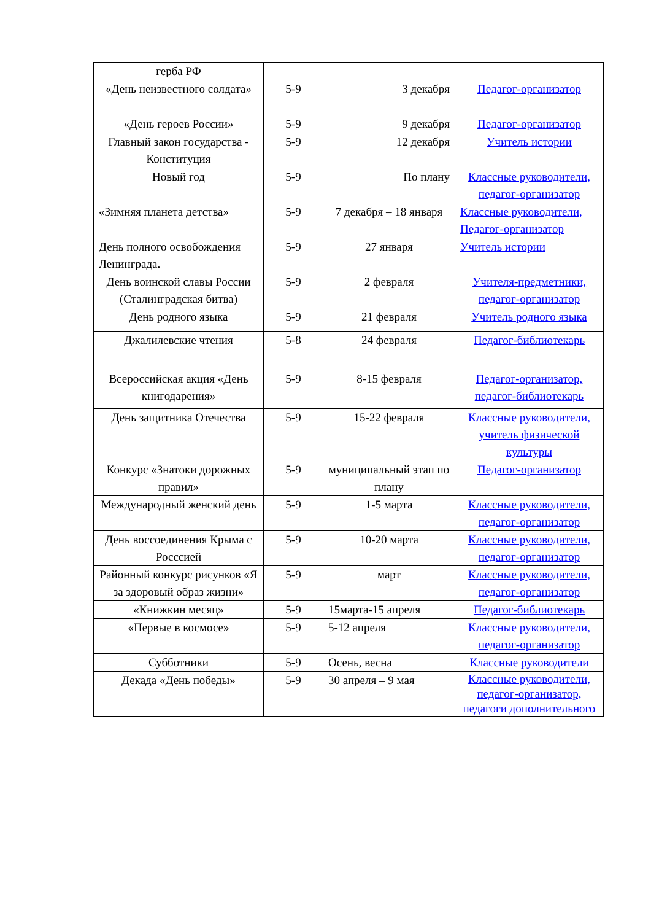| герба РФ | | | |
| «День неизвестного солдата» | 5-9 | 3 декабря | Педагог-организатор |
| «День героев России» | 5-9 | 9 декабря | Педагог-организатор |
| Главный закон государства - Конституция | 5-9 | 12 декабря | Учитель истории |
| Новый год | 5-9 | По плану | Классные руководители, педагог-организатор |
| «Зимняя планета детства» | 5-9 | 7 декабря – 18 января | Классные руководители, Педагог-организатор |
| День полного освобождения Ленинграда. | 5-9 | 27 января | Учитель истории |
| День воинской славы России (Сталинградская битва) | 5-9 | 2 февраля | Учителя-предметники, педагог-организатор |
| День родного языка | 5-9 | 21 февраля | Учитель родного языка |
| Джалилевские чтения | 5-8 | 24 февраля | Педагог-библиотекарь |
| Всероссийская акция «День книгодарения» | 5-9 | 8-15 февраля | Педагог-организатор, педагог-библиотекарь |
| День защитника Отечества | 5-9 | 15-22 февраля | Классные руководители, учитель физической культуры |
| Конкурс «Знатоки дорожных правил» | 5-9 | муниципальный этап по плану | Педагог-организатор |
| Международный женский день | 5-9 | 1-5 марта | Классные руководители, педагог-организатор |
| День воссоединения Крыма с Росссией | 5-9 | 10-20 марта | Классные руководители, педагог-организатор |
| Районный конкурс рисунков «Я за здоровый образ жизни» | 5-9 | март | Классные руководители, педагог-организатор |
| «Книжкин месяц» | 5-9 | 15марта-15 апреля | Педагог-библиотекарь |
| «Первые в космосе» | 5-9 | 5-12 апреля | Классные руководители, педагог-организатор |
| Субботники | 5-9 | Осень, весна | Классные руководители |
| Декада «День победы» | 5-9 | 30 апреля – 9 мая | Классные руководители, педагог-организатор, педагоги дополнительного |